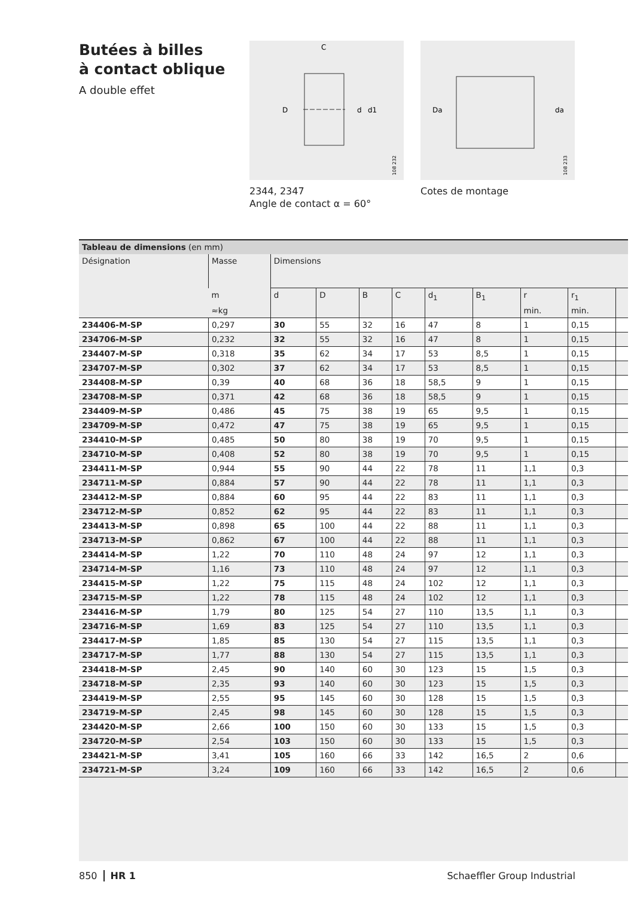Butées à billes
à contact oblique
A double effet
C
D
d
d1
108 232
2344, 2347
Angle de contact α = 60°
Da
da
108 233
Cotes de montage
| Tableau de dimensions (en mm) | | | | | | | | | | |
| --- | --- | --- | --- | --- | --- | --- | --- | --- | --- | --- |
| Désignation | Masse | Dimensions | | | | | | | | |
| | m | d | D | B | C | d<sub>1</sub> | B<sub>1</sub> | r | r<sub>1</sub> | |
| | ≈kg | | | | | | | min. | min. | |
| 234406-M-SP | 0,297 | 30 | 55 | 32 | 16 | 47 | 8 | 1 | 0,15 | |
| 234706-M-SP | 0,232 | 32 | 55 | 32 | 16 | 47 | 8 | 1 | 0,15 | |
| 234407-M-SP | 0,318 | 35 | 62 | 34 | 17 | 53 | 8,5 | 1 | 0,15 | |
| 234707-M-SP | 0,302 | 37 | 62 | 34 | 17 | 53 | 8,5 | 1 | 0,15 | |
| 234408-M-SP | 0,39 | 40 | 68 | 36 | 18 | 58,5 | 9 | 1 | 0,15 | |
| 234708-M-SP | 0,371 | 42 | 68 | 36 | 18 | 58,5 | 9 | 1 | 0,15 | |
| 234409-M-SP | 0,486 | 45 | 75 | 38 | 19 | 65 | 9,5 | 1 | 0,15 | |
| 234709-M-SP | 0,472 | 47 | 75 | 38 | 19 | 65 | 9,5 | 1 | 0,15 | |
| 234410-M-SP | 0,485 | 50 | 80 | 38 | 19 | 70 | 9,5 | 1 | 0,15 | |
| 234710-M-SP | 0,408 | 52 | 80 | 38 | 19 | 70 | 9,5 | 1 | 0,15 | |
| 234411-M-SP | 0,944 | 55 | 90 | 44 | 22 | 78 | 11 | 1,1 | 0,3 | |
| 234711-M-SP | 0,884 | 57 | 90 | 44 | 22 | 78 | 11 | 1,1 | 0,3 | |
| 234412-M-SP | 0,884 | 60 | 95 | 44 | 22 | 83 | 11 | 1,1 | 0,3 | |
| 234712-M-SP | 0,852 | 62 | 95 | 44 | 22 | 83 | 11 | 1,1 | 0,3 | |
| 234413-M-SP | 0,898 | 65 | 100 | 44 | 22 | 88 | 11 | 1,1 | 0,3 | |
| 234713-M-SP | 0,862 | 67 | 100 | 44 | 22 | 88 | 11 | 1,1 | 0,3 | |
| 234414-M-SP | 1,22 | 70 | 110 | 48 | 24 | 97 | 12 | 1,1 | 0,3 | |
| 234714-M-SP | 1,16 | 73 | 110 | 48 | 24 | 97 | 12 | 1,1 | 0,3 | |
| 234415-M-SP | 1,22 | 75 | 115 | 48 | 24 | 102 | 12 | 1,1 | 0,3 | |
| 234715-M-SP | 1,22 | 78 | 115 | 48 | 24 | 102 | 12 | 1,1 | 0,3 | |
| 234416-M-SP | 1,79 | 80 | 125 | 54 | 27 | 110 | 13,5 | 1,1 | 0,3 | |
| 234716-M-SP | 1,69 | 83 | 125 | 54 | 27 | 110 | 13,5 | 1,1 | 0,3 | |
| 234417-M-SP | 1,85 | 85 | 130 | 54 | 27 | 115 | 13,5 | 1,1 | 0,3 | |
| 234717-M-SP | 1,77 | 88 | 130 | 54 | 27 | 115 | 13,5 | 1,1 | 0,3 | |
| 234418-M-SP | 2,45 | 90 | 140 | 60 | 30 | 123 | 15 | 1,5 | 0,3 | |
| 234718-M-SP | 2,35 | 93 | 140 | 60 | 30 | 123 | 15 | 1,5 | 0,3 | |
| 234419-M-SP | 2,55 | 95 | 145 | 60 | 30 | 128 | 15 | 1,5 | 0,3 | |
| 234719-M-SP | 2,45 | 98 | 145 | 60 | 30 | 128 | 15 | 1,5 | 0,3 | |
| 234420-M-SP | 2,66 | 100 | 150 | 60 | 30 | 133 | 15 | 1,5 | 0,3 | |
| 234720-M-SP | 2,54 | 103 | 150 | 60 | 30 | 133 | 15 | 1,5 | 0,3 | |
| 234421-M-SP | 3,41 | 105 | 160 | 66 | 33 | 142 | 16,5 | 2 | 0,6 | |
| 234721-M-SP | 3,24 | 109 | 160 | 66 | 33 | 142 | 16,5 | 2 | 0,6 | |
850 HR 1 Schaeffler Group Industrial